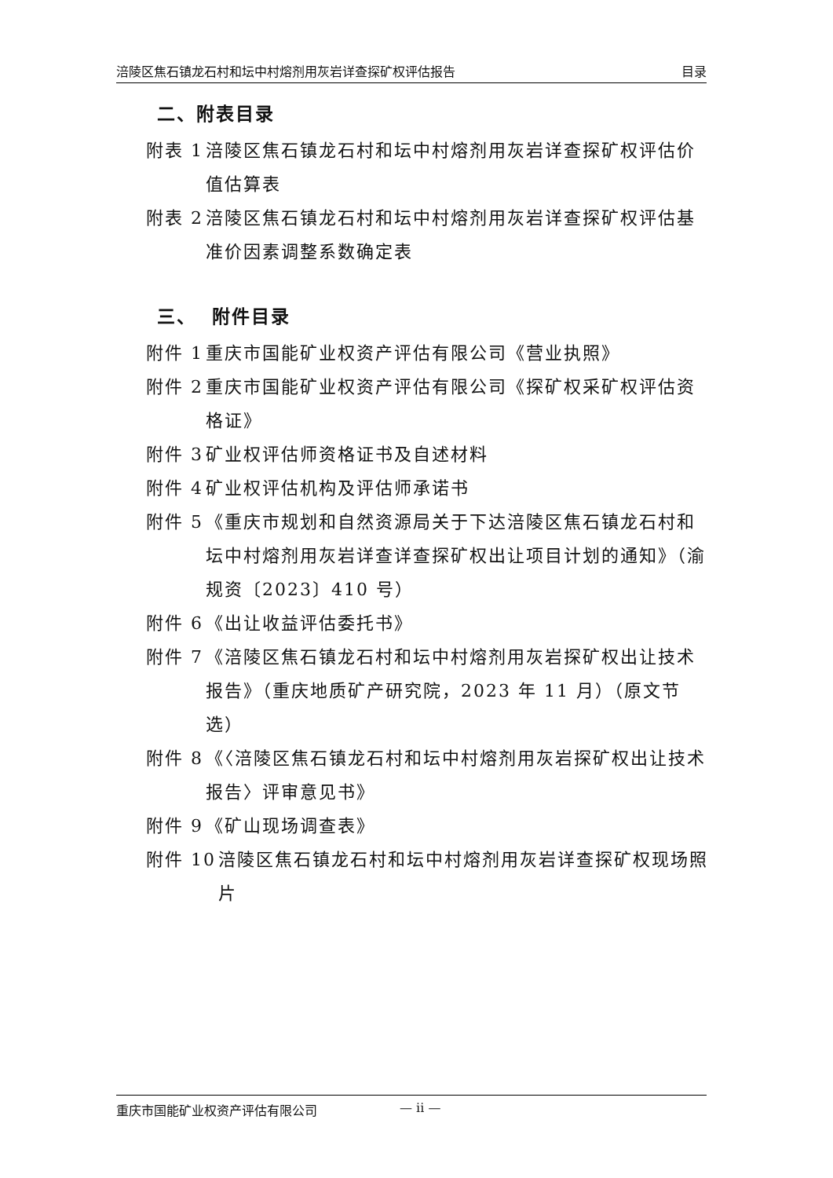涪陵区焦石镇龙石村和坛中村熔剂用灰岩详查探矿权评估报告 目录
二、附表目录
附表 1 涪陵区焦石镇龙石村和坛中村熔剂用灰岩详查探矿权评估价值估算表
附表 2 涪陵区焦石镇龙石村和坛中村熔剂用灰岩详查探矿权评估基准价因素调整系数确定表
三、 附件目录
附件 1 重庆市国能矿业权资产评估有限公司《营业执照》
附件 2 重庆市国能矿业权资产评估有限公司《探矿权采矿权评估资格证》
附件 3 矿业权评估师资格证书及自述材料
附件 4 矿业权评估机构及评估师承诺书
附件 5 《重庆市规划和自然资源局关于下达涪陵区焦石镇龙石村和坛中村熔剂用灰岩详查详查探矿权出让项目计划的通知》（渝规资〔2023〕410 号）
附件 6 《出让收益评估委托书》
附件 7 《涪陵区焦石镇龙石村和坛中村熔剂用灰岩探矿权出让技术报告》（重庆地质矿产研究院，2023 年 11 月）（原文节选）
附件 8 《〈涪陵区焦石镇龙石村和坛中村熔剂用灰岩探矿权出让技术报告〉评审意见书》
附件 9 《矿山现场调查表》
附件 10 涪陵区焦石镇龙石村和坛中村熔剂用灰岩详查探矿权现场照片
重庆市国能矿业权资产评估有限公司 — ii —